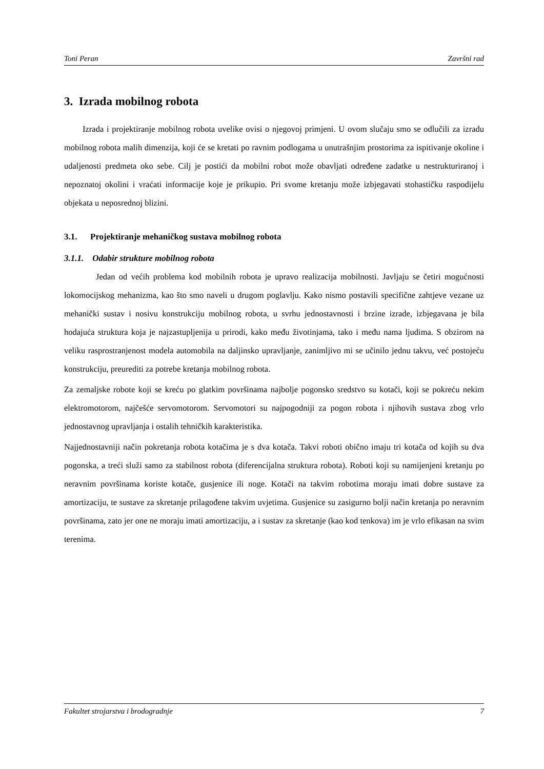Toni Peran Završni rad
3. Izrada mobilnog robota
Izrada i projektiranje mobilnog robota uvelike ovisi o njegovoj primjeni. U ovom slučaju smo se odlučili za izradu mobilnog robota malih dimenzija, koji će se kretati po ravnim podlogama u unutrašnjim prostorima za ispitivanje okoline i udaljenosti predmeta oko sebe. Cilj je postići da mobilni robot može obavljati određene zadatke u nestrukturiranoj i nepoznatoj okolini i vraćati informacije koje je prikupio. Pri svome kretanju može izbjegavati stohastičku raspodijelu objekata u neposrednoj blizini.
3.1. Projektiranje mehaničkog sustava mobilnog robota
3.1.1. Odabir strukture mobilnog robota
Jedan od većih problema kod mobilnih robota je upravo realizacija mobilnosti. Javljaju se četiri mogućnosti lokomocijskog mehanizma, kao što smo naveli u drugom poglavlju. Kako nismo postavili specifične zahtjeve vezane uz mehanički sustav i nosivu konstrukciju mobilnog robota, u svrhu jednostavnosti i brzine izrade, izbjegavana je bila hodajuća struktura koja je najzastupljenija u prirodi, kako među životinjama, tako i među nama ljudima. S obzirom na veliku rasprostranjenost modela automobila na daljinsko upravljanje, zanimljivo mi se učinilo jednu takvu, već postojeću konstrukciju, preurediti za potrebe kretanja mobilnog robota.
Za zemaljske robote koji se kreću po glatkim površinama najbolje pogonsko sredstvo su kotači, koji se pokreću nekim elektromotorom, najčešće servomotorom. Servomotori su najpogodniji za pogon robota i njihovih sustava zbog vrlo jednostavnog upravljanja i ostalih tehničkih karakteristika.
Najjednostavniji način pokretanja robota kotačima je s dva kotača. Takvi roboti obično imaju tri kotača od kojih su dva pogonska, a treći služi samo za stabilnost robota (diferencijalna struktura robota). Roboti koji su namijenjeni kretanju po neravnim površinama koriste kotače, gusjenice ili noge. Kotači na takvim robotima moraju imati dobre sustave za amortizaciju, te sustave za skretanje prilagođene takvim uvjetima. Gusjenice su zasigurno bolji način kretanja po neravnim površinama, zato jer one ne moraju imati amortizaciju, a i sustav za skretanje (kao kod tenkova) im je vrlo efikasan na svim terenima.
Fakultet strojarstva i brodogradnje 7